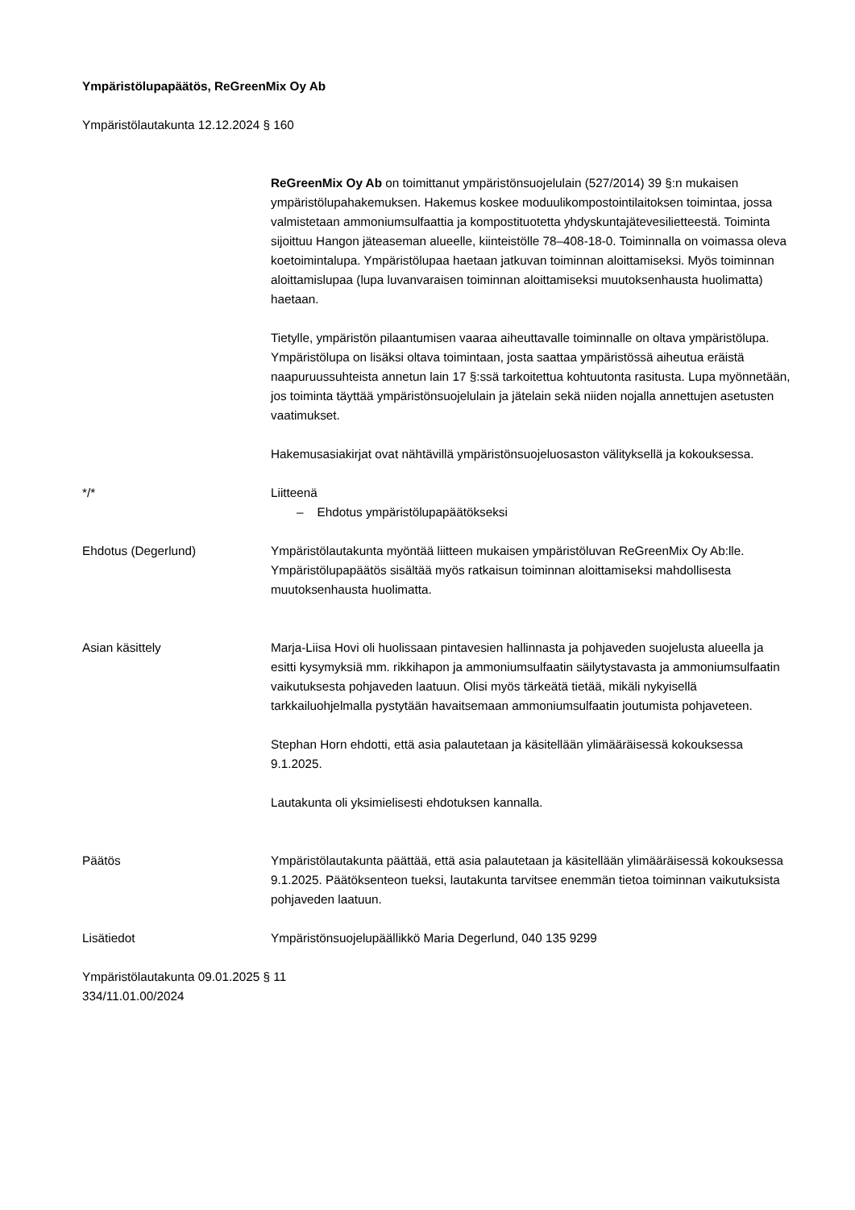Ympäristölupapäätös, ReGreenMix Oy Ab
Ympäristölautakunta 12.12.2024 § 160
ReGreenMix Oy Ab on toimittanut ympäristönsuojelulain (527/2014) 39 §:n mukaisen ympäristölupahakemuksen. Hakemus koskee moduulikompostointilaitoksen toimintaa, jossa valmistetaan ammoniumsulfaattia ja kompostituotetta yhdyskuntajätevesilietteestä. Toiminta sijoittuu Hangon jäteaseman alueelle, kiinteistölle 78–408-18-0. Toiminnalla on voimassa oleva koetoimintalupa. Ympäristölupaa haetaan jatkuvan toiminnan aloittamiseksi. Myös toiminnan aloittamislupaa (lupa luvanvaraisen toiminnan aloittamiseksi muutoksenhausta huolimatta) haetaan.
Tietylle, ympäristön pilaantumisen vaaraa aiheuttavalle toiminnalle on oltava ympäristölupa. Ympäristölupa on lisäksi oltava toimintaan, josta saattaa ympäristössä aiheutua eräistä naapuruussuhteista annetun lain 17 §:ssä tarkoitettua kohtuutonta rasitusta. Lupa myönnetään, jos toiminta täyttää ympäristönsuojelulain ja jätelain sekä niiden nojalla annettujen asetusten vaatimukset.
Hakemusasiakirjat ovat nähtävillä ympäristönsuojeluosaston välityksellä ja kokouksessa.
*/* Liitteenä
– Ehdotus ympäristölupapäätökseksi
Ehdotus (Degerlund) Ympäristölautakunta myöntää liitteen mukaisen ympäristöluvan ReGreenMix Oy Ab:lle. Ympäristölupapäätös sisältää myös ratkaisun toiminnan aloittamiseksi mahdollisesta muutoksenhausta huolimatta.
Asian käsittely Marja-Liisa Hovi oli huolissaan pintavesien hallinnasta ja pohjaveden suojelusta alueella ja esitti kysymyksiä mm. rikkihapon ja ammoniumsulfaatin säilytystavasta ja ammoniumsulfaatin vaikutuksesta pohjaveden laatuun. Olisi myös tärkeätä tietää, mikäli nykyisellä tarkkailuohjelmalla pystytään havaitsemaan ammoniumsulfaatin joutumista pohjaveteen.
Stephan Horn ehdotti, että asia palautetaan ja käsitellään ylimääräisessä kokouksessa 9.1.2025.
Lautakunta oli yksimielisesti ehdotuksen kannalla.
Päätös Ympäristölautakunta päättää, että asia palautetaan ja käsitellään ylimääräisessä kokouksessa 9.1.2025. Päätöksenteon tueksi, lautakunta tarvitsee enemmän tietoa toiminnan vaikutuksista pohjaveden laatuun.
Lisätiedot Ympäristönsuojelupäällikkö Maria Degerlund, 040 135 9299
Ympäristölautakunta 09.01.2025 § 11
334/11.01.00/2024